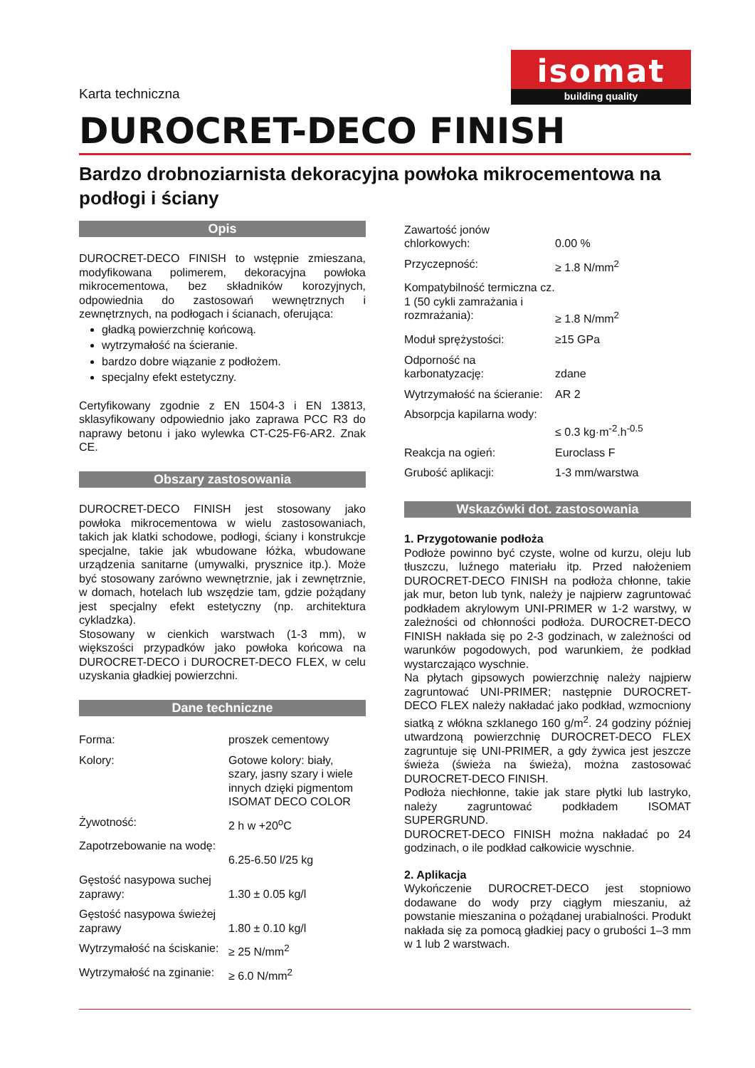Karta techniczna
isomat
building quality
DUROCRET-DECO FINISH
Bardzo drobnoziarnista dekoracyjna powłoka mikrocementowa na podłogi i ściany
Opis
DUROCRET-DECO FINISH to wstępnie zmieszana, modyfikowana polimerem, dekoracyjna powłoka mikrocementowa, bez składników korozyjnych, odpowiednia do zastosowań wewnętrznych i zewnętrznych, na podłogach i ścianach, oferująca:
gładką powierzchnię końcową.
wytrzymałość na ścieranie.
bardzo dobre wiązanie z podłożem.
specjalny efekt estetyczny.
Certyfikowany zgodnie z EN 1504-3 i EN 13813, sklasyfikowany odpowiednio jako zaprawa PCC R3 do naprawy betonu i jako wylewka CT-C25-F6-AR2. Znak CE.
Obszary zastosowania
DUROCRET-DECO FINISH jest stosowany jako powłoka mikrocementowa w wielu zastosowaniach, takich jak klatki schodowe, podłogi, ściany i konstrukcje specjalne, takie jak wbudowane łóżka, wbudowane urządzenia sanitarne (umywalki, prysznice itp.). Może być stosowany zarówno wewnętrznie, jak i zewnętrznie, w domach, hotelach lub wszędzie tam, gdzie pożądany jest specjalny efekt estetyczny (np. architektura cykladzka).
Stosowany w cienkich warstwach (1-3 mm), w większości przypadków jako powłoka końcowa na DUROCRET-DECO i DUROCRET-DECO FLEX, w celu uzyskania gładkiej powierzchni.
Dane techniczne
| Forma: | proszek cementowy |
| Kolory: | Gotowe kolory: biały, szary, jasny szary i wiele innych dzięki pigmentom ISOMAT DECO COLOR |
| Żywotność: | 2 h w +20<sup>o</sup>C |
| Zapotrzebowanie na wodę: | 6.25-6.50 l/25 kg |
| Gęstość nasypowa suchej zaprawy: | 1.30 ± 0.05 kg/l |
| Gęstość nasypowa świeżej zaprawy | 1.80 ± 0.10 kg/l |
| Wytrzymałość na ściskanie: | ≥ 25 N/mm<sup>2</sup> |
| Wytrzymałość na zginanie: | ≥ 6.0 N/mm<sup>2</sup> |
| Zawartość jonów chlorkowych: | 0.00 % |
| Przyczepność: | ≥ 1.8 N/mm<sup>2</sup> |
| Kompatybilność termiczna cz. 1 (50 cykli zamrażania i rozmrażania): | ≥ 1.8 N/mm<sup>2</sup> |
| Moduł sprężystości: | ≥15 GPa |
| Odporność na karbonatyzację: | zdane |
| Wytrzymałość na ścieranie: | AR 2 |
| Absorpcja kapilarna wody: | ≤ 0.3 kg·m<sup>-2</sup>.h<sup>-0.5</sup> |
| Reakcja na ogień: | Euroclass F |
| Grubość aplikacji: | 1-3 mm/warstwa |
Wskazówki dot. zastosowania
1. Przygotowanie podłoża
Podłoże powinno być czyste, wolne od kurzu, oleju lub tłuszczu, luźnego materiału itp. Przed nałożeniem DUROCRET-DECO FINISH na podłoża chłonne, takie jak mur, beton lub tynk, należy je najpierw zagruntować podkładem akrylowym UNI-PRIMER w 1-2 warstwy, w zależności od chłonności podłoża. DUROCRET-DECO FINISH nakłada się po 2-3 godzinach, w zależności od warunków pogodowych, pod warunkiem, że podkład wystarczająco wyschnie.
Na płytach gipsowych powierzchnię należy najpierw zagruntować UNI-PRIMER; następnie DUROCRET-DECO FLEX należy nakładać jako podkład, wzmocniony siatką z włókna szklanego 160 g/m<sup>2</sup>. 24 godziny później utwardzoną powierzchnię DUROCRET-DECO FLEX zagruntuje się UNI-PRIMER, a gdy żywica jest jeszcze świeża (świeża na świeża), można zastosować DUROCRET-DECO FINISH.
Podłoża niechłonne, takie jak stare płytki lub lastryko, należy zagruntować podkładem ISOMAT SUPERGRUND.
DUROCRET-DECO FINISH można nakładać po 24 godzinach, o ile podkład całkowicie wyschnie.
2. Aplikacja
Wykończenie DUROCRET-DECO jest stopniowo dodawane do wody przy ciągłym mieszaniu, aż powstanie mieszanina o pożądanej urabialności. Produkt nakłada się za pomocą gładkiej pacy o grubości 1–3 mm w 1 lub 2 warstwach.